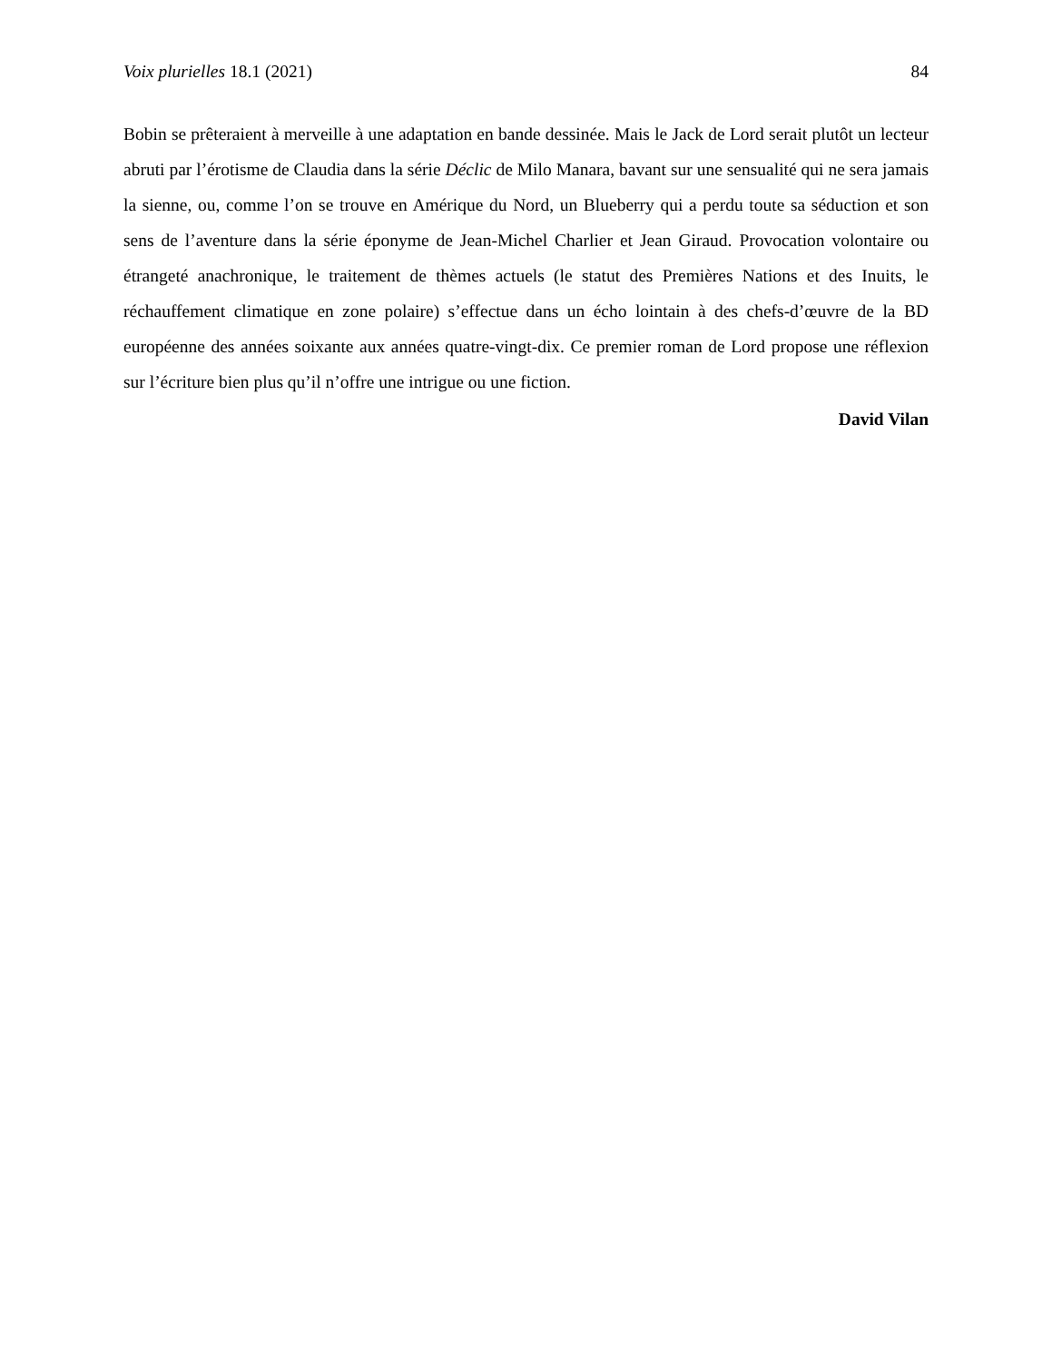Voix plurielles 18.1 (2021) 84
Bobin se prêteraient à merveille à une adaptation en bande dessinée. Mais le Jack de Lord serait plutôt un lecteur abruti par l’érotisme de Claudia dans la série Déclic de Milo Manara, bavant sur une sensualité qui ne sera jamais la sienne, ou, comme l’on se trouve en Amérique du Nord, un Blueberry qui a perdu toute sa séduction et son sens de l’aventure dans la série éponyme de Jean-Michel Charlier et Jean Giraud. Provocation volontaire ou étrangeté anachronique, le traitement de thèmes actuels (le statut des Premières Nations et des Inuits, le réchauffement climatique en zone polaire) s’effectue dans un écho lointain à des chefs-d’œuvre de la BD européenne des années soixante aux années quatre-vingt-dix. Ce premier roman de Lord propose une réflexion sur l’écriture bien plus qu’il n’offre une intrigue ou une fiction.
David Vilan